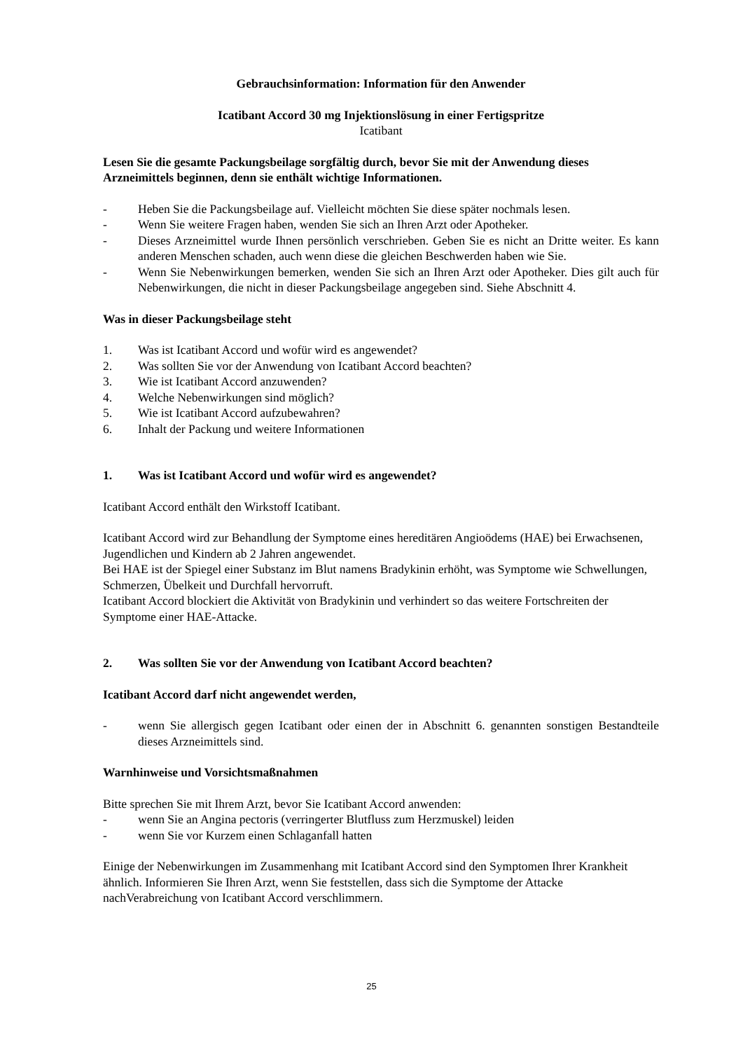Gebrauchsinformation: Information für den Anwender
Icatibant Accord 30 mg Injektionslösung in einer Fertigspritze
Icatibant
Lesen Sie die gesamte Packungsbeilage sorgfältig durch, bevor Sie mit der Anwendung dieses Arzneimittels beginnen, denn sie enthält wichtige Informationen.
- Heben Sie die Packungsbeilage auf. Vielleicht möchten Sie diese später nochmals lesen.
- Wenn Sie weitere Fragen haben, wenden Sie sich an Ihren Arzt oder Apotheker.
- Dieses Arzneimittel wurde Ihnen persönlich verschrieben. Geben Sie es nicht an Dritte weiter. Es kann anderen Menschen schaden, auch wenn diese die gleichen Beschwerden haben wie Sie.
- Wenn Sie Nebenwirkungen bemerken, wenden Sie sich an Ihren Arzt oder Apotheker. Dies gilt auch für Nebenwirkungen, die nicht in dieser Packungsbeilage angegeben sind. Siehe Abschnitt 4.
Was in dieser Packungsbeilage steht
1. Was ist Icatibant Accord und wofür wird es angewendet?
2. Was sollten Sie vor der Anwendung von Icatibant Accord beachten?
3. Wie ist Icatibant Accord anzuwenden?
4. Welche Nebenwirkungen sind möglich?
5. Wie ist Icatibant Accord aufzubewahren?
6. Inhalt der Packung und weitere Informationen
1. Was ist Icatibant Accord und wofür wird es angewendet?
Icatibant Accord enthält den Wirkstoff Icatibant.
Icatibant Accord wird zur Behandlung der Symptome eines hereditären Angioödems (HAE) bei Erwachsenen, Jugendlichen und Kindern ab 2 Jahren angewendet.
Bei HAE ist der Spiegel einer Substanz im Blut namens Bradykinin erhöht, was Symptome wie Schwellungen, Schmerzen, Übelkeit und Durchfall hervorruft.
Icatibant Accord blockiert die Aktivität von Bradykinin und verhindert so das weitere Fortschreiten der Symptome einer HAE-Attacke.
2. Was sollten Sie vor der Anwendung von Icatibant Accord beachten?
Icatibant Accord darf nicht angewendet werden,
- wenn Sie allergisch gegen Icatibant oder einen der in Abschnitt 6. genannten sonstigen Bestandteile dieses Arzneimittels sind.
Warnhinweise und Vorsichtsmaßnahmen
Bitte sprechen Sie mit Ihrem Arzt, bevor Sie Icatibant Accord anwenden:
- wenn Sie an Angina pectoris (verringerter Blutfluss zum Herzmuskel) leiden
- wenn Sie vor Kurzem einen Schlaganfall hatten
Einige der Nebenwirkungen im Zusammenhang mit Icatibant Accord sind den Symptomen Ihrer Krankheit ähnlich. Informieren Sie Ihren Arzt, wenn Sie feststellen, dass sich die Symptome der Attacke nachVerabreichung von Icatibant Accord verschlimmern.
25